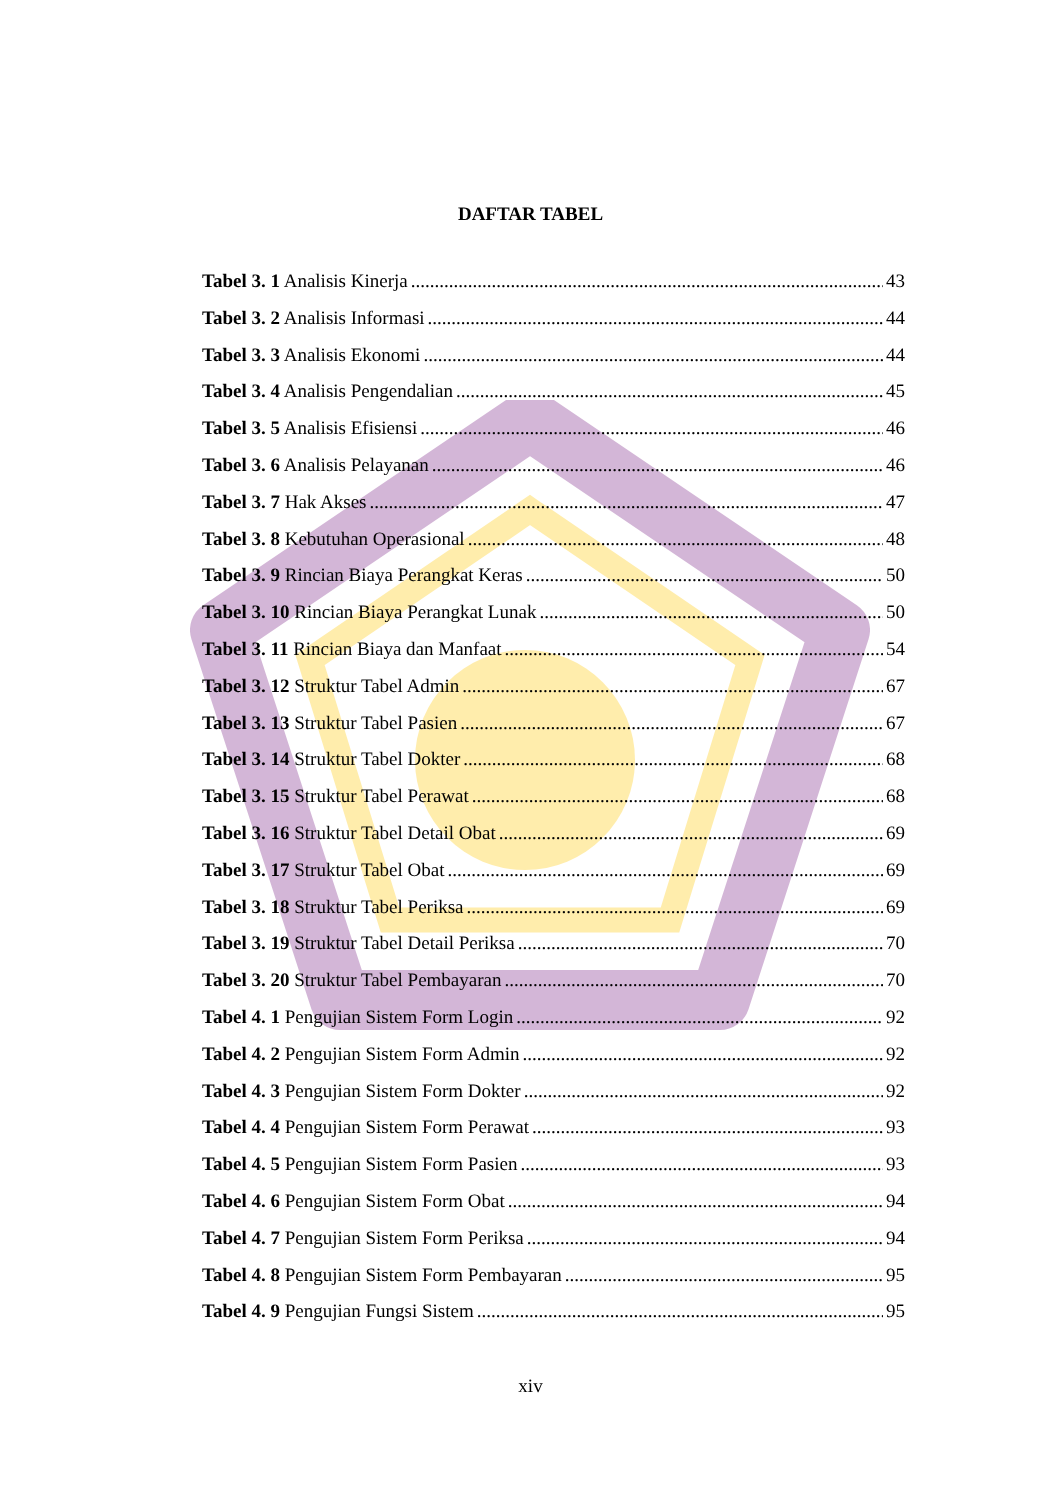DAFTAR TABEL
Tabel 3. 1 Analisis Kinerja 43
Tabel 3. 2 Analisis Informasi 44
Tabel 3. 3 Analisis Ekonomi 44
Tabel 3. 4 Analisis Pengendalian 45
Tabel 3. 5 Analisis Efisiensi 46
Tabel 3. 6 Analisis Pelayanan 46
Tabel 3. 7 Hak Akses 47
Tabel 3. 8 Kebutuhan Operasional 48
Tabel 3. 9 Rincian Biaya Perangkat Keras 50
Tabel 3. 10 Rincian Biaya Perangkat Lunak 50
Tabel 3. 11 Rincian Biaya dan Manfaat 54
Tabel 3. 12 Struktur Tabel Admin 67
Tabel 3. 13 Struktur Tabel Pasien 67
Tabel 3. 14 Struktur Tabel Dokter 68
Tabel 3. 15 Struktur Tabel Perawat 68
Tabel 3. 16 Struktur Tabel Detail Obat 69
Tabel 3. 17 Struktur Tabel Obat 69
Tabel 3. 18 Struktur Tabel Periksa 69
Tabel 3. 19 Struktur Tabel Detail Periksa 70
Tabel 3. 20 Struktur Tabel Pembayaran 70
Tabel 4. 1 Pengujian Sistem Form Login 92
Tabel 4. 2 Pengujian Sistem Form Admin 92
Tabel 4. 3 Pengujian Sistem Form Dokter 92
Tabel 4. 4 Pengujian Sistem Form Perawat 93
Tabel 4. 5 Pengujian Sistem Form Pasien 93
Tabel 4. 6 Pengujian Sistem Form Obat 94
Tabel 4. 7 Pengujian Sistem Form Periksa 94
Tabel 4. 8 Pengujian Sistem Form Pembayaran 95
Tabel 4. 9 Pengujian Fungsi Sistem 95
xiv